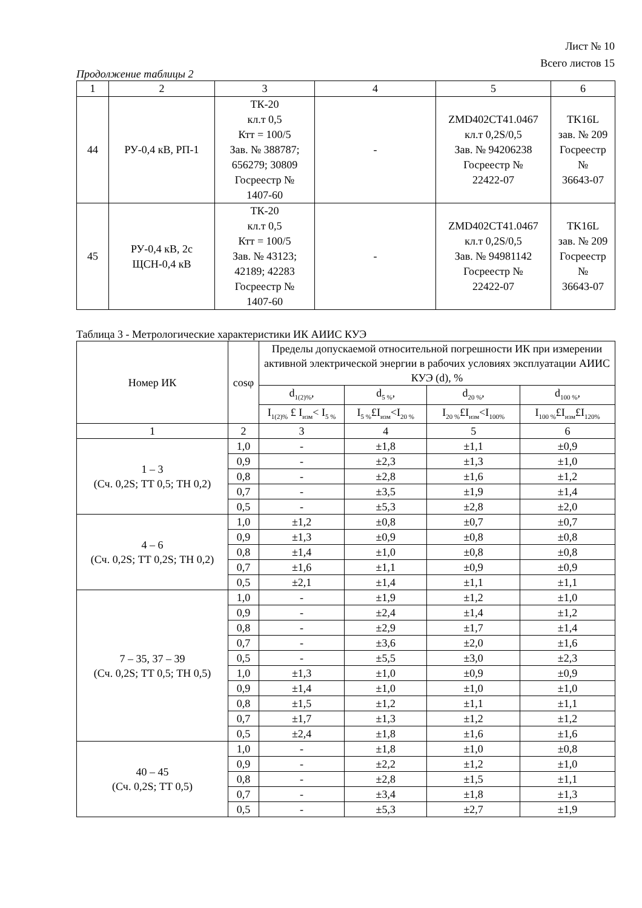Лист № 10
Всего листов 15
Продолжение таблицы 2
| 1 | 2 | 3 | 4 | 5 | 6 |
| --- | --- | --- | --- | --- | --- |
| 44 | РУ-0,4 кВ, РП-1 | ТК-20 кл.т 0,5 Ктт = 100/5 Зав. № 388787; 656279; 30809 Госреестр № 1407-60 | - | ZMD402CT41.0467 кл.т 0,2S/0,5 Зав. № 94206238 Госреестр № 22422-07 | TK16L зав. № 209 Госреестр № 36643-07 |
| 45 | РУ-0,4 кВ, 2с ЩСН-0,4 кВ | ТК-20 кл.т 0,5 Ктт = 100/5 Зав. № 43123; 42189; 42283 Госреестр № 1407-60 | - | ZMD402CT41.0467 кл.т 0,2S/0,5 Зав. № 94981142 Госреестр № 22422-07 | TK16L зав. № 209 Госреестр № 36643-07 |
Таблица 3 - Метрологические характеристики ИК АИИС КУЭ
| Номер ИК | cosφ | Пределы допускаемой относительной погрешности ИК при измерении активной электрической энергии в рабочих условиях эксплуатации АИИС КУЭ (d), % | | | |
| --- | --- | --- | --- | --- | --- |
| | | d<sub>1(2)%</sub>, | d<sub>5 %</sub>, | d<sub>20 %</sub>, | d<sub>100 %</sub>, |
| | | I<sub>1(2)%</sub> £ I<sub>изм</sub>< I<sub>5 %</sub> | I<sub>5 %</sub>£I<sub>изм</sub><I<sub>20 %</sub> | I<sub>20 %</sub>£I<sub>изм</sub><I<sub>100%</sub> | I<sub>100 %</sub>£I<sub>изм</sub>£I<sub>120%</sub> |
| 1 | 2 | 3 | 4 | 5 | 6 |
| 1 – 3 (Сч. 0,2S; ТТ 0,5; ТН 0,2) | 1,0 | - | ±1,8 | ±1,1 | ±0,9 |
| | 0,9 | - | ±2,3 | ±1,3 | ±1,0 |
| | 0,8 | - | ±2,8 | ±1,6 | ±1,2 |
| | 0,7 | - | ±3,5 | ±1,9 | ±1,4 |
| | 0,5 | - | ±5,3 | ±2,8 | ±2,0 |
| 4 – 6 (Сч. 0,2S; ТТ 0,2S; ТН 0,2) | 1,0 | ±1,2 | ±0,8 | ±0,7 | ±0,7 |
| | 0,9 | ±1,3 | ±0,9 | ±0,8 | ±0,8 |
| | 0,8 | ±1,4 | ±1,0 | ±0,8 | ±0,8 |
| | 0,7 | ±1,6 | ±1,1 | ±0,9 | ±0,9 |
| | 0,5 | ±2,1 | ±1,4 | ±1,1 | ±1,1 |
| 7 – 35, 37 – 39 (Сч. 0,2S; ТТ 0,5; ТН 0,5) | 1,0 | - | ±1,9 | ±1,2 | ±1,0 |
| | 0,9 | - | ±2,4 | ±1,4 | ±1,2 |
| | 0,8 | - | ±2,9 | ±1,7 | ±1,4 |
| | 0,7 | - | ±3,6 | ±2,0 | ±1,6 |
| | 0,5 | - | ±5,5 | ±3,0 | ±2,3 |
| | 1,0 | ±1,3 | ±1,0 | ±0,9 | ±0,9 |
| | 0,9 | ±1,4 | ±1,0 | ±1,0 | ±1,0 |
| | 0,8 | ±1,5 | ±1,2 | ±1,1 | ±1,1 |
| | 0,7 | ±1,7 | ±1,3 | ±1,2 | ±1,2 |
| | 0,5 | ±2,4 | ±1,8 | ±1,6 | ±1,6 |
| 40 – 45 (Сч. 0,2S; ТТ 0,5) | 1,0 | - | ±1,8 | ±1,0 | ±0,8 |
| | 0,9 | - | ±2,2 | ±1,2 | ±1,0 |
| | 0,8 | - | ±2,8 | ±1,5 | ±1,1 |
| | 0,7 | - | ±3,4 | ±1,8 | ±1,3 |
| | 0,5 | - | ±5,3 | ±2,7 | ±1,9 |